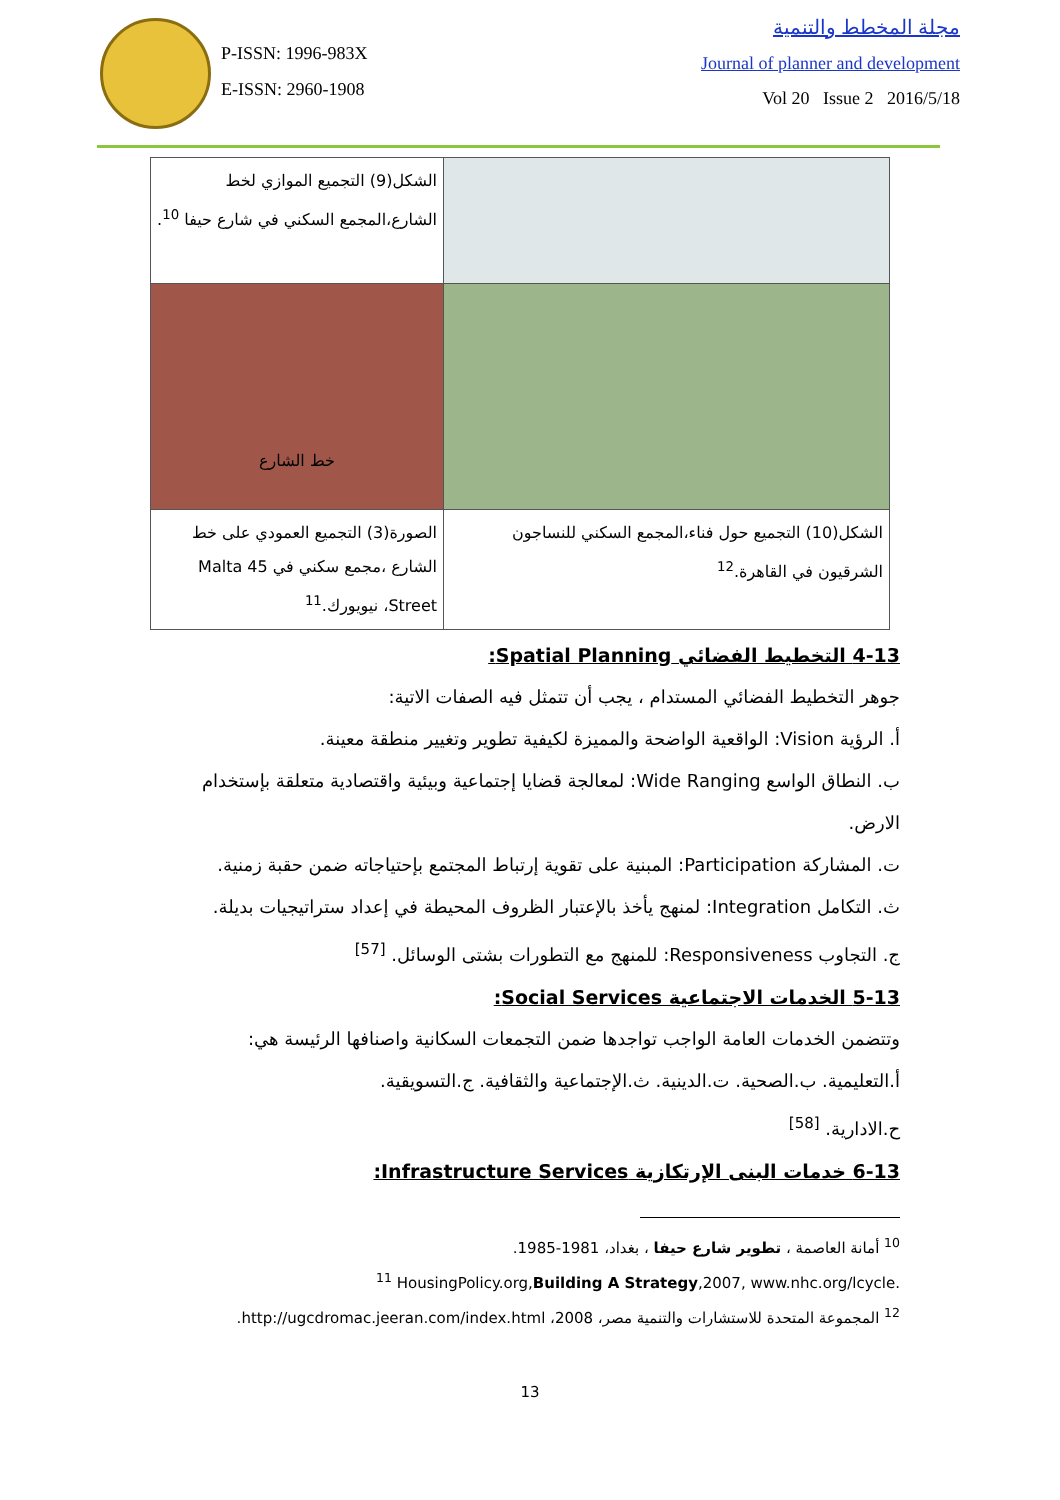P-ISSN: 1996-983X
E-ISSN: 2960-1908
مجلة المخطط والتنمية
Journal of planner and development
Vol 20 Issue 2 2016/5/18
| الشكل(9) التجميع الموازي لخط الشارع،المجمع السكني في شارع حيفا <sup>10</sup>. | |
| خط الشارع | |
| الصورة(3) التجميع العمودي على خط الشارع ،مجمع سكني في 45 Malta Street، نيويورك.<sup>11</sup> | الشكل(10) التجميع حول فناء،المجمع السكني للنساجون الشرقيون في القاهرة.<sup>12</sup> |
4-13 التخطيط الفضائي Spatial Planning:
جوهر التخطيط الفضائي المستدام ، يجب أن تتمثل فيه الصفات الاتية:
أ. الرؤية Vision: الواقعية الواضحة والمميزة لكيفية تطوير وتغيير منطقة معينة.
ب. النطاق الواسع Wide Ranging: لمعالجة قضايا إجتماعية وبيئية واقتصادية متعلقة بإستخدام الارض.
ت. المشاركة Participation: المبنية على تقوية إرتباط المجتمع بإحتياجاته ضمن حقبة زمنية.
ث. التكامل Integration: لمنهج يأخذ بالإعتبار الظروف المحيطة في إعداد ستراتيجيات بديلة.
ج. التجاوب Responsiveness: للمنهج مع التطورات بشتى الوسائل. <sup>[57]</sup>
5-13 الخدمات الاجتماعية Social Services:
وتتضمن الخدمات العامة الواجب تواجدها ضمن التجمعات السكانية واصنافها الرئيسة هي:
أ.التعليمية. ب.الصحية. ت.الدينية. ث.الإجتماعية والثقافية. ج.التسويقية.
ح.الادارية. <sup>[58]</sup>
6-13 خدمات البنى الإرتكازية Infrastructure Services:
<sup>10</sup> أمانة العاصمة ، تطوير شارع حيفا ، بغداد، 1981-1985.
<sup>11</sup> HousingPolicy.org,Building A Strategy,2007, www.nhc.org/lcycle.
<sup>12</sup> المجموعة المتحدة للاستشارات والتنمية مصر، 2008، http://ugcdromac.jeeran.com/index.html.
13